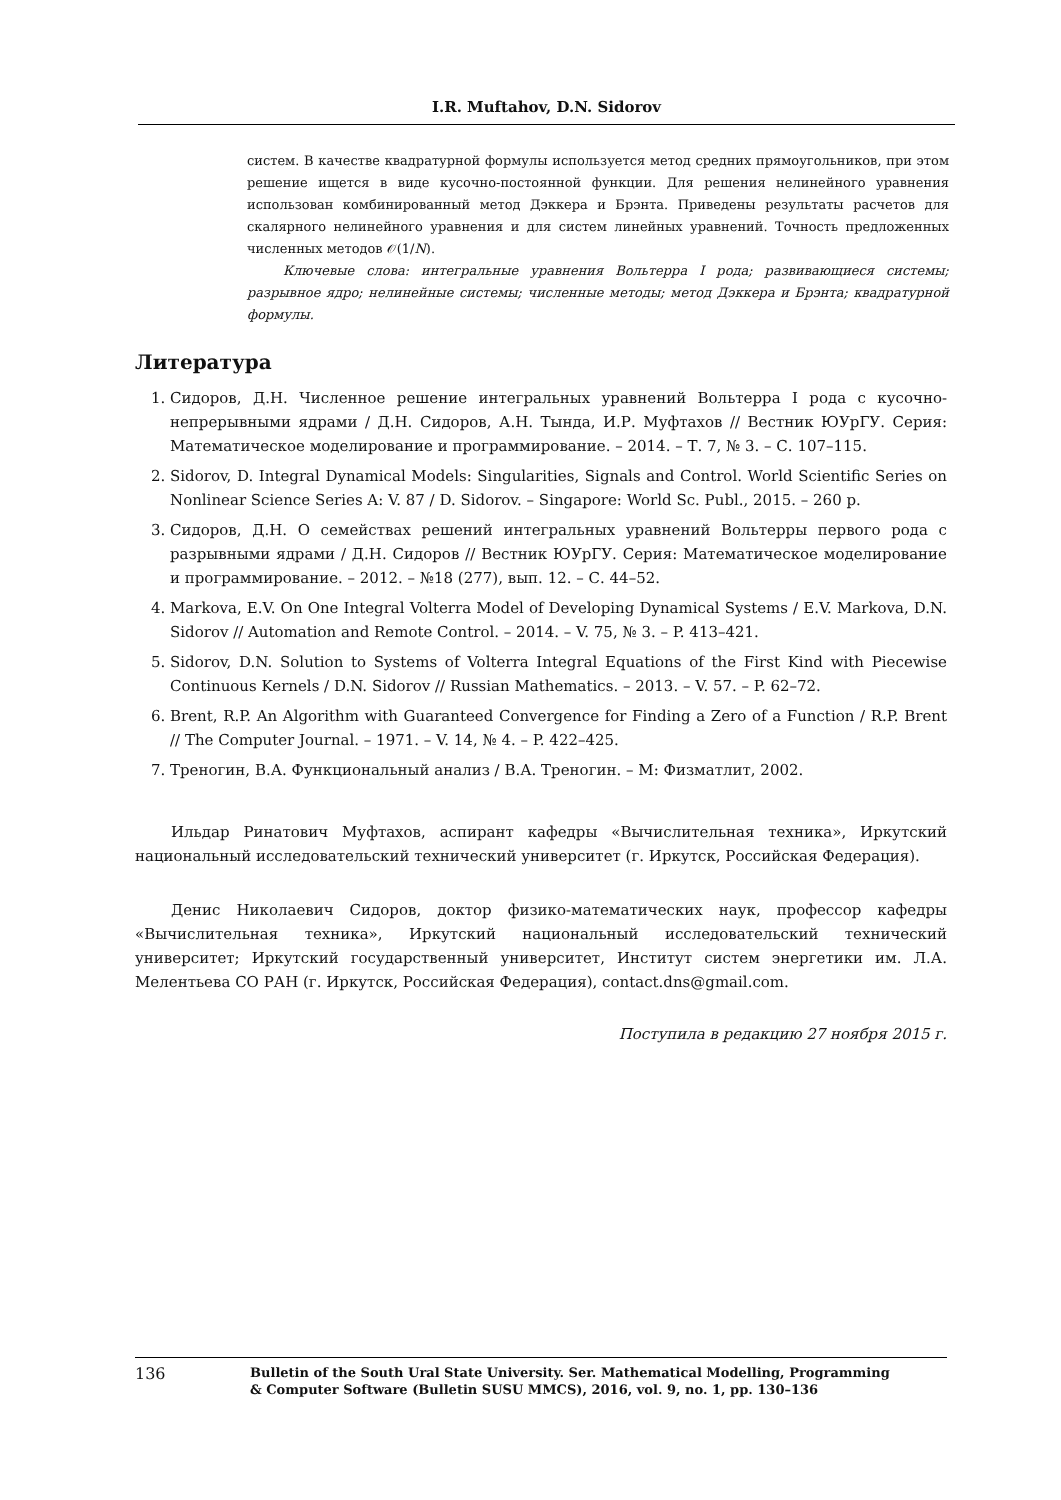I.R. Muftahov, D.N. Sidorov
систем. В качестве квадратурной формулы используется метод средних прямоугольников, при этом решение ищется в виде кусочно-постоянной функции. Для решения нелинейного уравнения использован комбинированный метод Дэккера и Брэнта. Приведены результаты расчетов для скалярного нелинейного уравнения и для систем линейных уравнений. Точность предложенных численных методов 𝒪(1/N).
Ключевые слова: интегральные уравнения Вольтерра I рода; развивающиеся системы; разрывное ядро; нелинейные системы; численные методы; метод Дэккера и Брэнта; квадратурной формулы.
Литература
1. Сидоров, Д.Н. Численное решение интегральных уравнений Вольтерра I рода с кусочно-непрерывными ядрами / Д.Н. Сидоров, А.Н. Тында, И.Р. Муфтахов // Вестник ЮУрГУ. Серия: Математическое моделирование и программирование. – 2014. – Т. 7, № 3. – С. 107–115.
2. Sidorov, D. Integral Dynamical Models: Singularities, Signals and Control. World Scientific Series on Nonlinear Science Series A: V. 87 / D. Sidorov. – Singapore: World Sc. Publ., 2015. – 260 p.
3. Сидоров, Д.Н. О семействах решений интегральных уравнений Вольтерры первого рода с разрывными ядрами / Д.Н. Сидоров // Вестник ЮУрГУ. Серия: Математическое моделирование и программирование. – 2012. – №18 (277), вып. 12. – С. 44–52.
4. Markova, E.V. On One Integral Volterra Model of Developing Dynamical Systems / E.V. Markova, D.N. Sidorov // Automation and Remote Control. – 2014. – V. 75, № 3. – P. 413–421.
5. Sidorov, D.N. Solution to Systems of Volterra Integral Equations of the First Kind with Piecewise Continuous Kernels / D.N. Sidorov // Russian Mathematics. – 2013. – V. 57. – P. 62–72.
6. Brent, R.P. An Algorithm with Guaranteed Convergence for Finding a Zero of a Function / R.P. Brent // The Computer Journal. – 1971. – V. 14, № 4. – P. 422–425.
7. Треногин, В.А. Функциональный анализ / В.А. Треногин. – М: Физматлит, 2002.
Ильдар Ринатович Муфтахов, аспирант кафедры «Вычислительная техника», Иркутский национальный исследовательский технический университет (г. Иркутск, Российская Федерация).
Денис Николаевич Сидоров, доктор физико-математических наук, профессор кафедры «Вычислительная техника», Иркутский национальный исследовательский технический университет; Иркутский государственный университет, Институт систем энергетики им. Л.А. Мелентьева СО РАН (г. Иркутск, Российская Федерация), contact.dns@gmail.com.
Поступила в редакцию 27 ноября 2015 г.
136
Bulletin of the South Ural State University. Ser. Mathematical Modelling, Programming
& Computer Software (Bulletin SUSU MMCS), 2016, vol. 9, no. 1, pp. 130–136